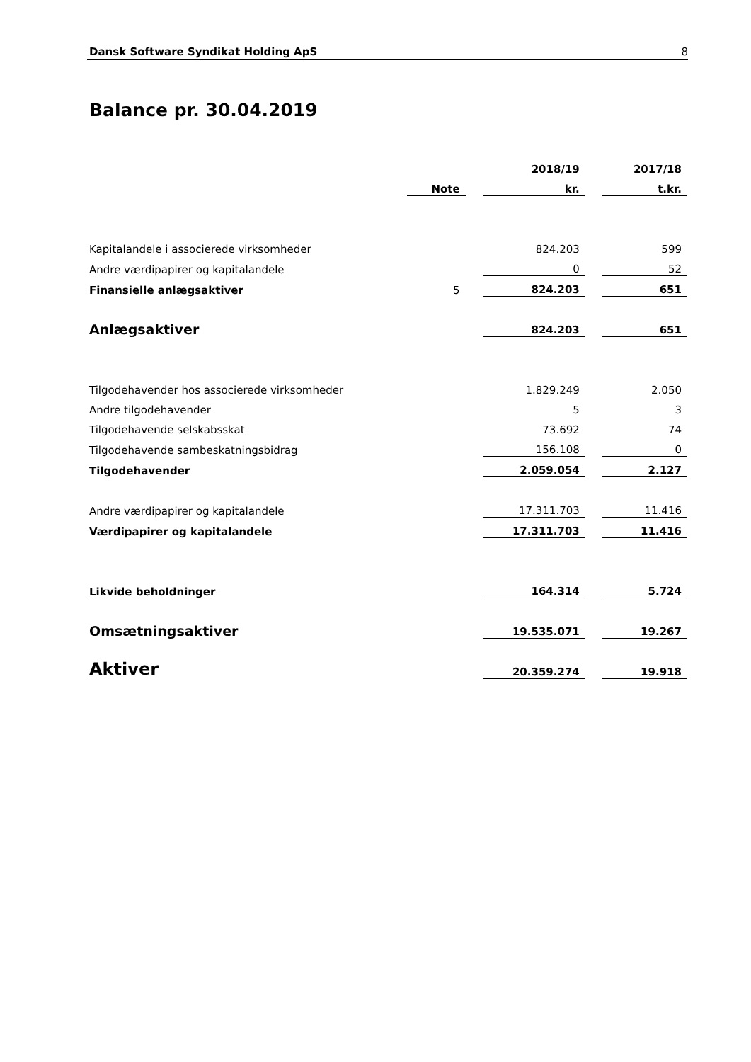Dansk Software Syndikat Holding ApS 8
Balance pr. 30.04.2019
| | | | 2018/19 | | 2017/18 |
| | Note | | kr. | | t.kr. |
| Kapitalandele i associerede virksomheder | | | 824.203 | | 599 |
| Andre værdipapirer og kapitalandele | | | 0 | | 52 |
| Finansielle anlægsaktiver | 5 | | 824.203 | | 651 |
| Anlægsaktiver | | | 824.203 | | 651 |
| Tilgodehavender hos associerede virksomheder | | | 1.829.249 | | 2.050 |
| Andre tilgodehavender | | | 5 | | 3 |
| Tilgodehavende selskabsskat | | | 73.692 | | 74 |
| Tilgodehavende sambeskatningsbidrag | | | 156.108 | | 0 |
| Tilgodehavender | | | 2.059.054 | | 2.127 |
| Andre værdipapirer og kapitalandele | | | 17.311.703 | | 11.416 |
| Værdipapirer og kapitalandele | | | 17.311.703 | | 11.416 |
| Likvide beholdninger | | | 164.314 | | 5.724 |
| Omsætningsaktiver | | | 19.535.071 | | 19.267 |
| Aktiver | | | 20.359.274 | | 19.918 |